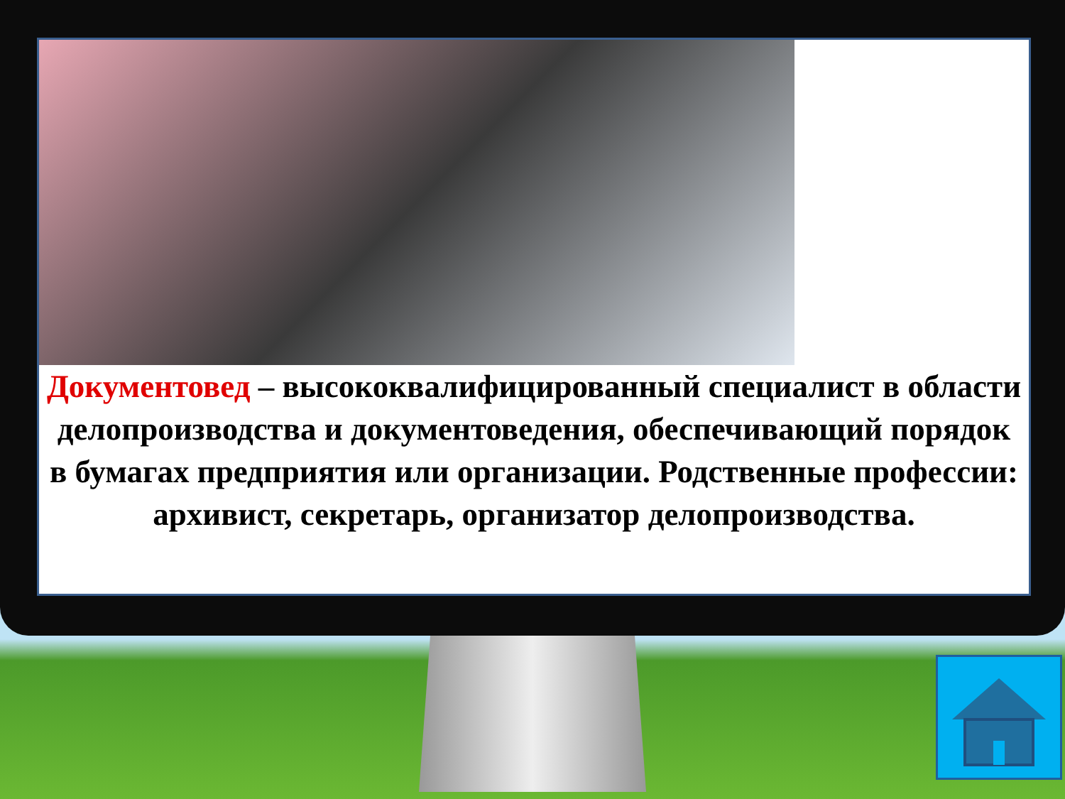Документовед – высококвалифицированный специалист в области делопроизводства и документоведения, обеспечивающий порядок в бумагах предприятия или организации. Родственные профессии: архивист, секретарь, организатор делопроизводства.